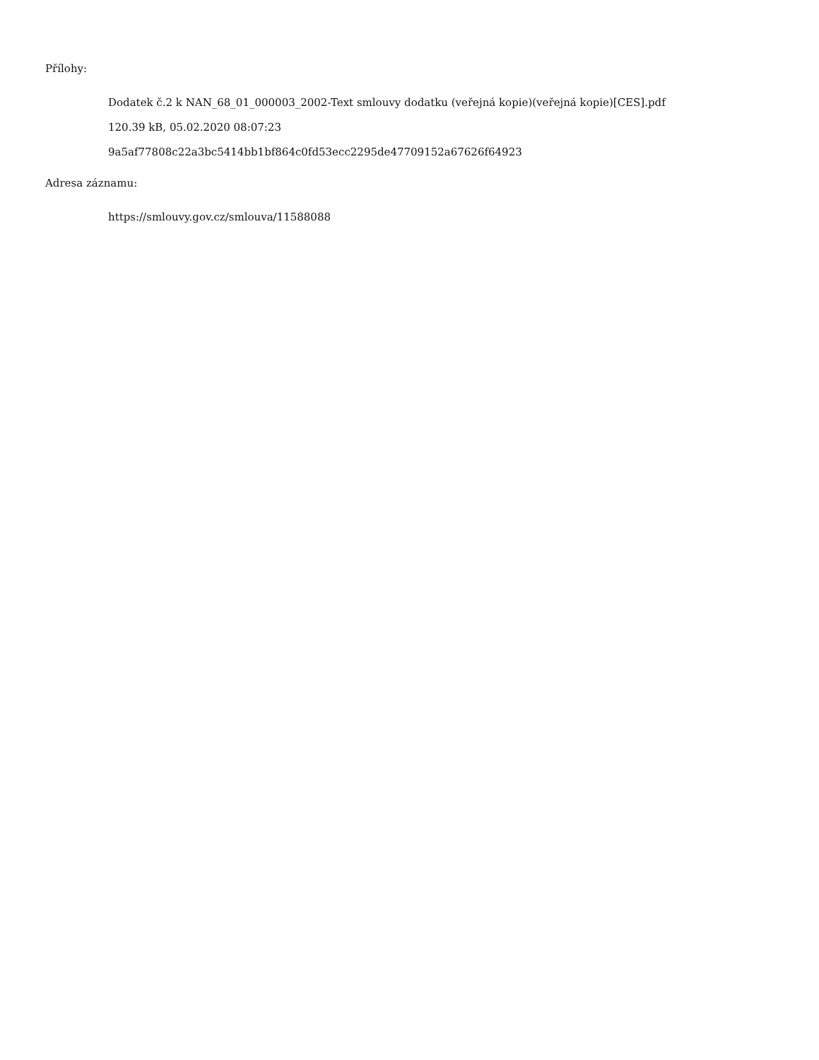Přílohy:
Dodatek č.2 k NAN_68_01_000003_2002-Text smlouvy dodatku (veřejná kopie)(veřejná kopie)[CES].pdf
120.39 kB, 05.02.2020 08:07:23
9a5af77808c22a3bc5414bb1bf864c0fd53ecc2295de47709152a67626f64923
Adresa záznamu:
https://smlouvy.gov.cz/smlouva/11588088